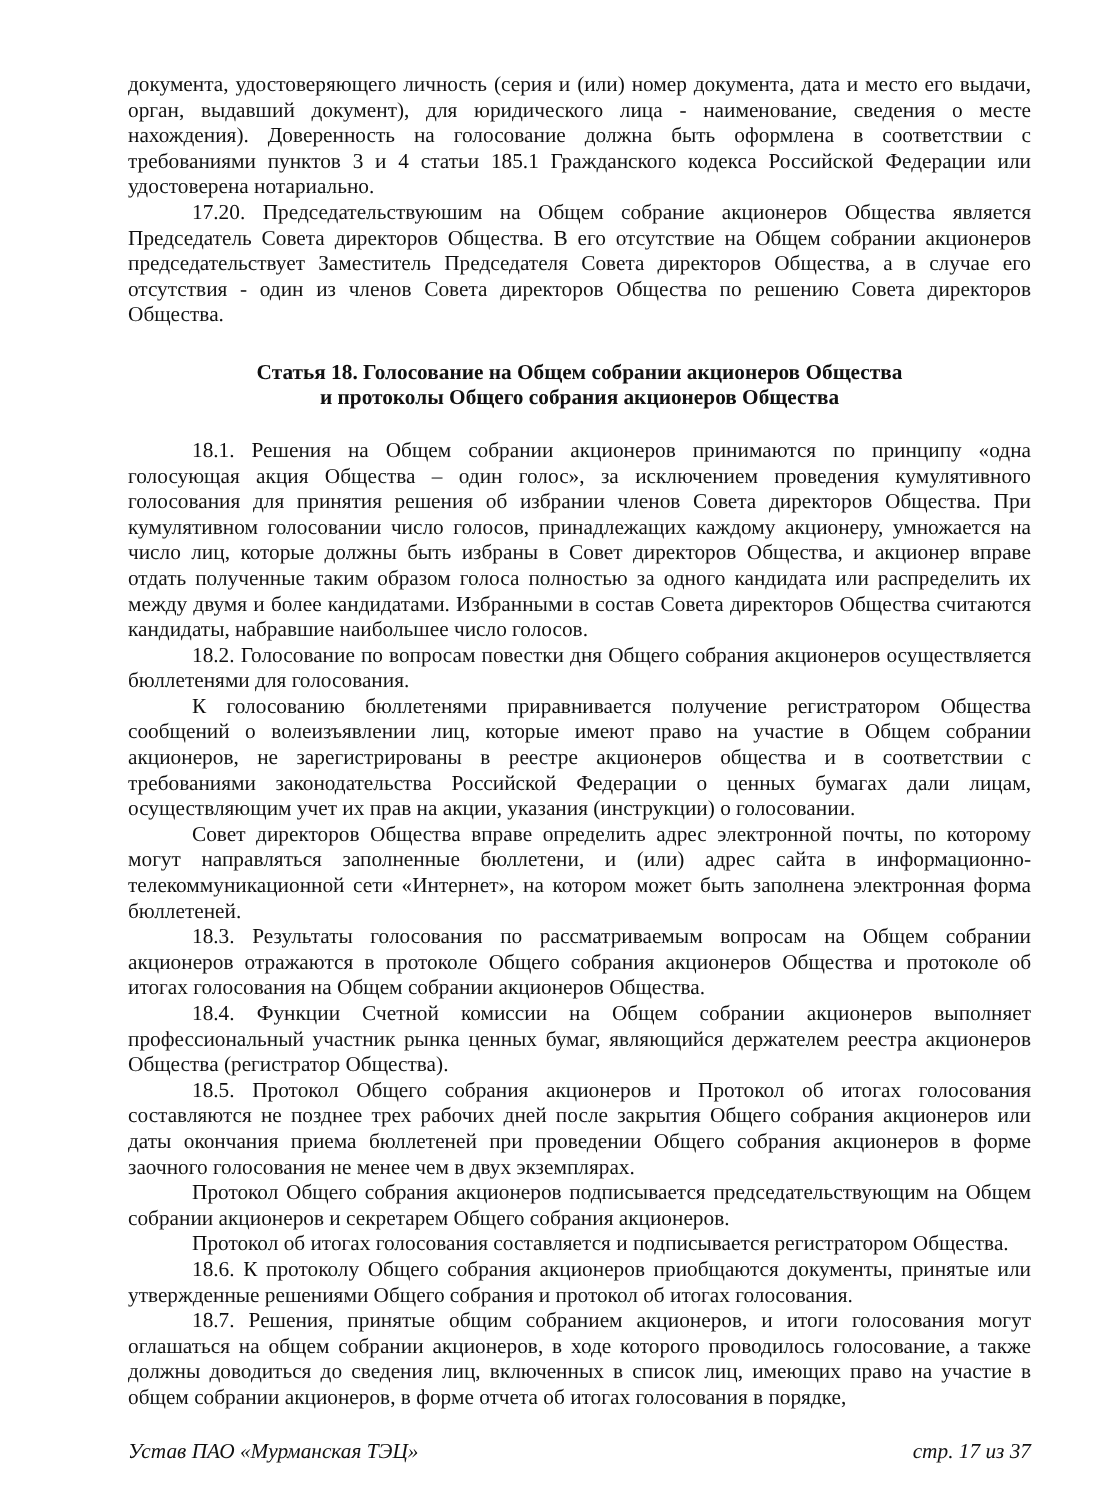документа, удостоверяющего личность (серия и (или) номер документа, дата и место его выдачи, орган, выдавший документ), для юридического лица - наименование, сведения о месте нахождения). Доверенность на голосование должна быть оформлена в соответствии с требованиями пунктов 3 и 4 статьи 185.1 Гражданского кодекса Российской Федерации или удостоверена нотариально.
17.20. Председательствуюшим на Общем собрание акционеров Общества является Председатель Совета директоров Общества. В его отсутствие на Общем собрании акционеров председательствует Заместитель Председателя Совета директоров Общества, а в случае его отсутствия - один из членов Совета директоров Общества по решению Совета директоров Общества.
Статья 18. Голосование на Общем собрании акционеров Общества
и протоколы Общего собрания акционеров Общества
18.1. Решения на Общем собрании акционеров принимаются по принципу «одна голосующая акция Общества – один голос», за исключением проведения кумулятивного голосования для принятия решения об избрании членов Совета директоров Общества. При кумулятивном голосовании число голосов, принадлежащих каждому акционеру, умножается на число лиц, которые должны быть избраны в Совет директоров Общества, и акционер вправе отдать полученные таким образом голоса полностью за одного кандидата или распределить их между двумя и более кандидатами. Избранными в состав Совета директоров Общества считаются кандидаты, набравшие наибольшее число голосов.
18.2. Голосование по вопросам повестки дня Общего собрания акционеров осуществляется бюллетенями для голосования.
К голосованию бюллетенями приравнивается получение регистратором Общества сообщений о волеизъявлении лиц, которые имеют право на участие в Общем собрании акционеров, не зарегистрированы в реестре акционеров общества и в соответствии с требованиями законодательства Российской Федерации о ценных бумагах дали лицам, осуществляющим учет их прав на акции, указания (инструкции) о голосовании.
Совет директоров Общества вправе определить адрес электронной почты, по которому могут направляться заполненные бюллетени, и (или) адрес сайта в информационно-телекоммуникационной сети «Интернет», на котором может быть заполнена электронная форма бюллетеней.
18.3. Результаты голосования по рассматриваемым вопросам на Общем собрании акционеров отражаются в протоколе Общего собрания акционеров Общества и протоколе об итогах голосования на Общем собрании акционеров Общества.
18.4. Функции Счетной комиссии на Общем собрании акционеров выполняет профессиональный участник рынка ценных бумаг, являющийся держателем реестра акционеров Общества (регистратор Общества).
18.5. Протокол Общего собрания акционеров и Протокол об итогах голосования составляются не позднее трех рабочих дней после закрытия Общего собрания акционеров или даты окончания приема бюллетеней при проведении Общего собрания акционеров в форме заочного голосования не менее чем в двух экземплярах.
Протокол Общего собрания акционеров подписывается председательствующим на Общем собрании акционеров и секретарем Общего собрания акционеров.
Протокол об итогах голосования составляется и подписывается регистратором Общества.
18.6. К протоколу Общего собрания акционеров приобщаются документы, принятые или утвержденные решениями Общего собрания и протокол об итогах голосования.
18.7. Решения, принятые общим собранием акционеров, и итоги голосования могут оглашаться на общем собрании акционеров, в ходе которого проводилось голосование, а также должны доводиться до сведения лиц, включенных в список лиц, имеющих право на участие в общем собрании акционеров, в форме отчета об итогах голосования в порядке,
Устав ПАО «Мурманская ТЭЦ» стр. 17 из 37